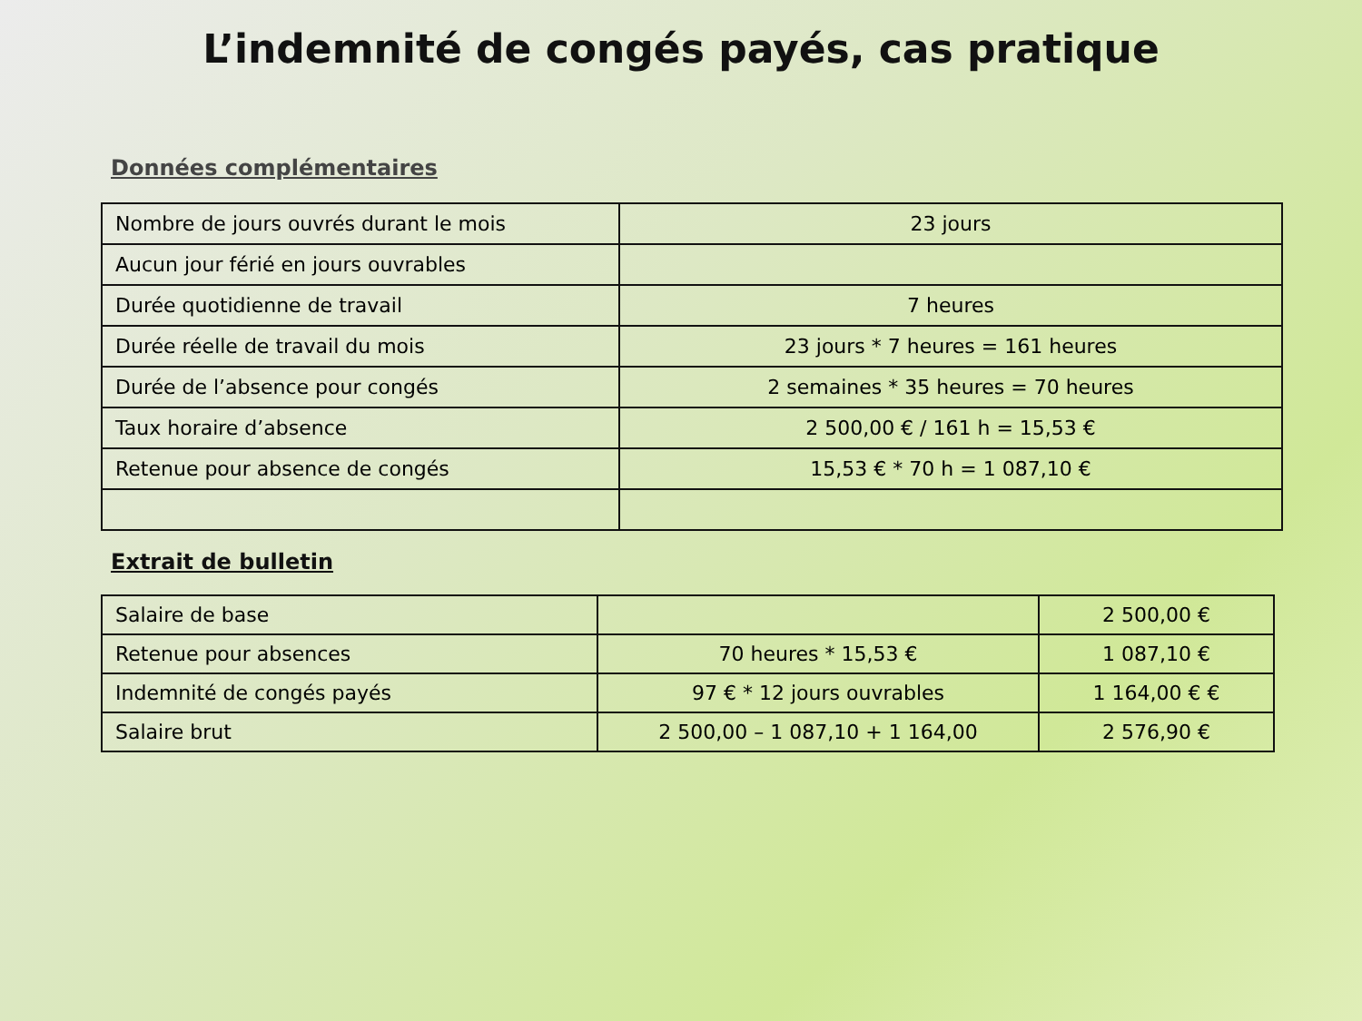L’indemnité de congés payés, cas pratique
Données complémentaires
| Nombre de jours ouvrés durant le mois | 23 jours |
| Aucun jour férié en jours ouvrables | |
| Durée quotidienne de travail | 7 heures |
| Durée réelle de travail du mois | 23 jours * 7 heures = 161 heures |
| Durée de l’absence pour congés | 2 semaines * 35 heures = 70 heures |
| Taux horaire d’absence | 2 500,00 € / 161 h = 15,53 € |
| Retenue pour absence de congés | 15,53 € * 70 h = 1 087,10 € |
Extrait de bulletin
| Salaire de base | | 2 500,00 € |
| Retenue pour absences | 70 heures * 15,53 € | 1 087,10 € |
| Indemnité de congés payés | 97 € * 12 jours ouvrables | 1 164,00 € € |
| Salaire brut | 2 500,00 – 1 087,10 + 1 164,00 | 2 576,90 € |